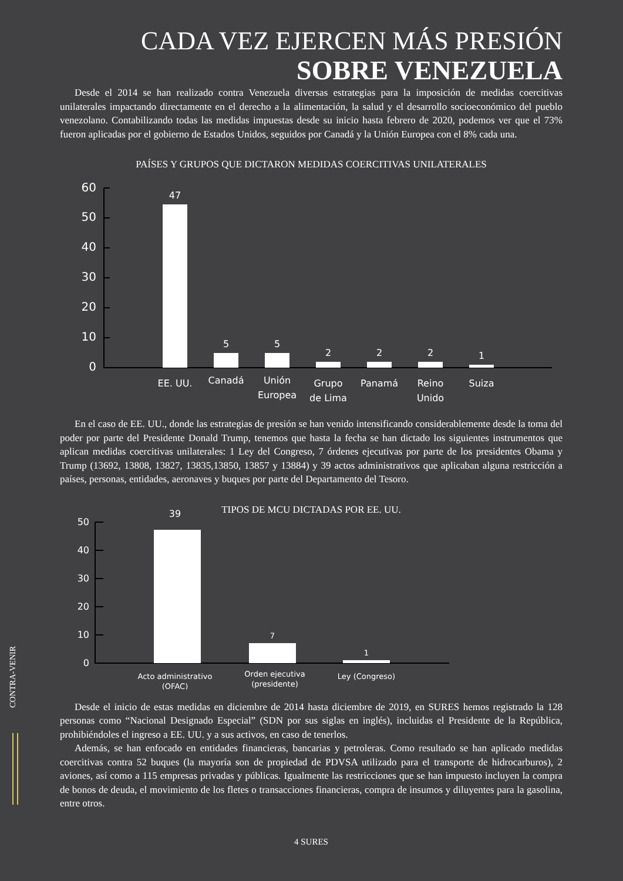CADA VEZ EJERCEN MÁS PRESIÓN
SOBRE VENEZUELA
Desde el 2014 se han realizado contra Venezuela diversas estrategias para la imposición de medidas coercitivas unilaterales impactando directamente en el derecho a la alimentación, la salud y el desarrollo socioeconómico del pueblo venezolano. Contabilizando todas las medidas impuestas desde su inicio hasta febrero de 2020, podemos ver que el 73% fueron aplicadas por el gobierno de Estados Unidos, seguidos por Canadá y la Unión Europea con el 8% cada una.
PAÍSES Y GRUPOS QUE DICTARON MEDIDAS COERCITIVAS UNILATERALES
60
50
40
30
20
10
0
47
5
5
2
2
2
1
EE. UU.
Canadá
Unión
Europea
Grupo
de Lima
Panamá
Reino
Unido
Suiza
En el caso de EE. UU., donde las estrategias de presión se han venido intensificando considerablemente desde la toma del poder por parte del Presidente Donald Trump, tenemos que hasta la fecha se han dictado los siguientes instrumentos que aplican medidas coercitivas unilaterales: 1 Ley del Congreso, 7 órdenes ejecutivas por parte de los presidentes Obama y Trump (13692, 13808, 13827, 13835,13850, 13857 y 13884) y 39 actos administrativos que aplicaban alguna restricción a países, personas, entidades, aeronaves y buques por parte del Departamento del Tesoro.
TIPOS DE MCU DICTADAS POR EE. UU.
50
40
30
20
10
0
39
7
1
Acto administrativo
(OFAC)
Orden ejecutiva
(presidente)
Ley (Congreso)
Desde el inicio de estas medidas en diciembre de 2014 hasta diciembre de 2019, en SURES hemos registrado la 128 personas como “Nacional Designado Especial” (SDN por sus siglas en inglés), incluidas el Presidente de la República, prohibiéndoles el ingreso a EE. UU. y a sus activos, en caso de tenerlos.
Además, se han enfocado en entidades financieras, bancarias y petroleras. Como resultado se han aplicado medidas coercitivas contra 52 buques (la mayoría son de propiedad de PDVSA utilizado para el transporte de hidrocarburos), 2 aviones, así como a 115 empresas privadas y públicas. Igualmente las restricciones que se han impuesto incluyen la compra de bonos de deuda, el movimiento de los fletes o transacciones financieras, compra de insumos y diluyentes para la gasolina, entre otros.
4 SURES
CONTRA-VENIR